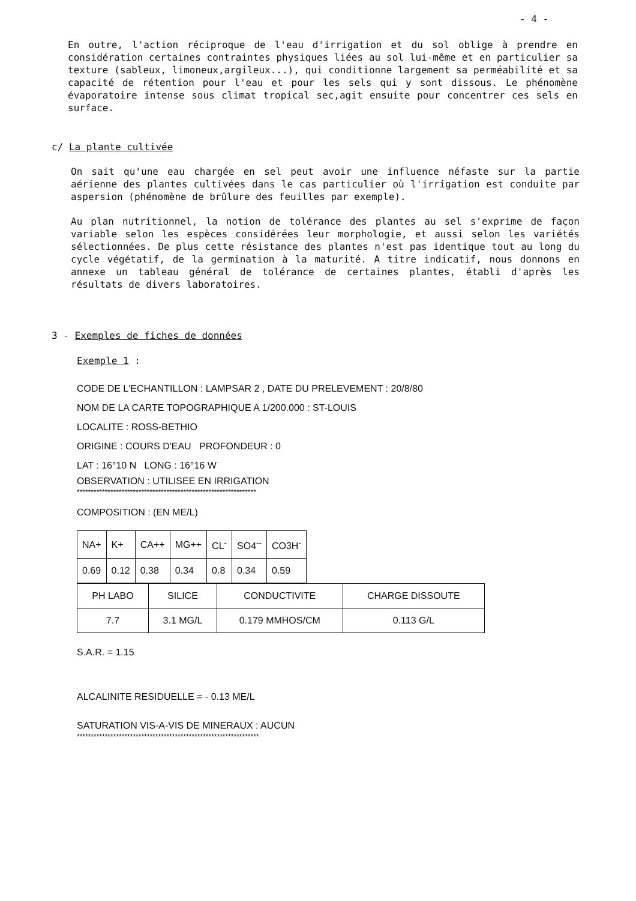- 4 -
En outre, l'action réciproque de l'eau d'irrigation et du sol oblige à prendre en considération certaines contraintes physiques liées au sol lui-même et en particulier sa texture (sableux, limoneux,argileux...), qui conditionne largement sa perméabilité et sa capacité de rétention pour l'eau et pour les sels qui y sont dissous. Le phénomène évaporatoire intense sous climat tropical sec,agit ensuite pour concentrer ces sels en surface.
c/ La plante cultivée
On sait qu'une eau chargée en sel peut avoir une influence néfaste sur la partie aérienne des plantes cultivées dans le cas particulier où l'irrigation est conduite par aspersion (phénomène de brûlure des feuilles par exemple).
Au plan nutritionnel, la notion de tolérance des plantes au sel s'exprime de façon variable selon les espèces considérées leur morphologie, et aussi selon les variétés sélectionnées. De plus cette résistance des plantes n'est pas identique tout au long du cycle végétatif, de la germination à la maturité. A titre indicatif, nous donnons en annexe un tableau général de tolérance de certaines plantes, établi d'après les résultats de divers laboratoires.
3 - Exemples de fiches de données
Exemple 1 :
CODE DE L'ECHANTILLON : LAMPSAR 2 , DATE DU PRELEVEMENT : 20/8/80
NOM DE LA CARTE TOPOGRAPHIQUE A 1/200.000 : ST-LOUIS
LOCALITE : ROSS-BETHIO
ORIGINE : COURS D'EAU PROFONDEUR : 0
LAT : 16°10 N LONG : 16°16 W
OBSERVATION : UTILISEE EN IRRIGATION
****************************************************************
COMPOSITION : (EN ME/L)
| NA+ | K+ | CA++ | MG++ | CL<sup>-</sup> | SO4<sup>--</sup> | CO3H<sup>-</sup> |
| 0.69 | 0.12 | 0.38 | 0.34 | 0.8 | 0.34 | 0.59 |
| PH LABO | SILICE | CONDUCTIVITE | CHARGE DISSOUTE |
| 7.7 | 3.1 MG/L | 0.179 MMHOS/CM | 0.113 G/L |
S.A.R. = 1.15
ALCALINITE RESIDUELLE = - 0.13 ME/L
SATURATION VIS-A-VIS DE MINERAUX : AUCUN
*****************************************************************